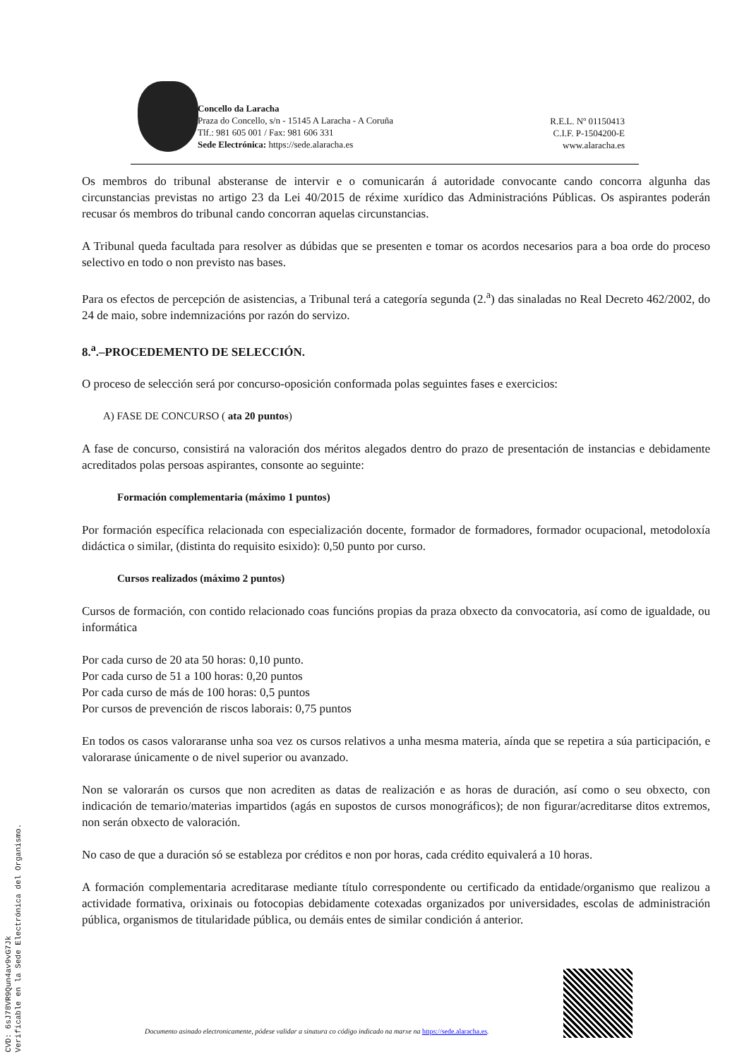Concello da Laracha
Praza do Concello, s/n - 15145 A Laracha - A Coruña
Tlf.: 981 605 001 / Fax: 981 606 331
Sede Electrónica: https://sede.alaracha.es
R.E.L. Nº 01150413
C.I.F. P-1504200-E
www.alaracha.es
Os membros do tribunal absteranse de intervir e o comunicarán á autoridade convocante cando concorra algunha das circunstancias previstas no artigo 23 da Lei 40/2015 de réxime xurídico das Administracións Públicas. Os aspirantes poderán recusar ós membros do tribunal cando concorran aquelas circunstancias.
A Tribunal queda facultada para resolver as dúbidas que se presenten e tomar os acordos necesarios para a boa orde do proceso selectivo en todo o non previsto nas bases.
Para os efectos de percepción de asistencias, a Tribunal terá a categoría segunda (2.<sup>a</sup>) das sinaladas no Real Decreto 462/2002, do 24 de maio, sobre indemnizacións por razón do servizo.
8.<sup>a</sup>.–PROCEDEMENTO DE SELECCIÓN.
O proceso de selección será por concurso-oposición conformada polas seguintes fases e exercicios:
A) FASE DE CONCURSO ( ata 20 puntos)
A fase de concurso, consistirá na valoración dos méritos alegados dentro do prazo de presentación de instancias e debidamente acreditados polas persoas aspirantes, consonte ao seguinte:
Formación complementaria (máximo 1 puntos)
Por formación específica relacionada con especialización docente, formador de formadores, formador ocupacional, metodoloxía didáctica o similar, (distinta do requisito esixido): 0,50 punto por curso.
Cursos realizados (máximo 2 puntos)
Cursos de formación, con contido relacionado coas funcións propias da praza obxecto da convocatoria, así como de igualdade, ou informática
Por cada curso de 20 ata 50 horas: 0,10 punto.
Por cada curso de 51 a 100 horas: 0,20 puntos
Por cada curso de más de 100 horas: 0,5 puntos
Por cursos de prevención de riscos laborais: 0,75 puntos
En todos os casos valoraranse unha soa vez os cursos relativos a unha mesma materia, aínda que se repetira a súa participación, e valorarase únicamente o de nivel superior ou avanzado.
Non se valorarán os cursos que non acrediten as datas de realización e as horas de duración, así como o seu obxecto, con indicación de temario/materias impartidos (agás en supostos de cursos monográficos); de non figurar/acreditarse ditos extremos, non serán obxecto de valoración.
No caso de que a duración só se estableza por créditos e non por horas, cada crédito equivalerá a 10 horas.
A formación complementaria acreditarase mediante título correspondente ou certificado da entidade/organismo que realizou a actividade formativa, orixinais ou fotocopias debidamente cotexadas organizados por universidades, escolas de administración pública, organismos de titularidade pública, ou demáis entes de similar condición á anterior.
CVD: 6sJ78VR9Qun4av9vG7Jk
Verificable en la Sede Electrónica del Organismo.
Documento asinado electronicamente, pódese validar a sinatura co código indicado na marxe na https://sede.alaracha.es.